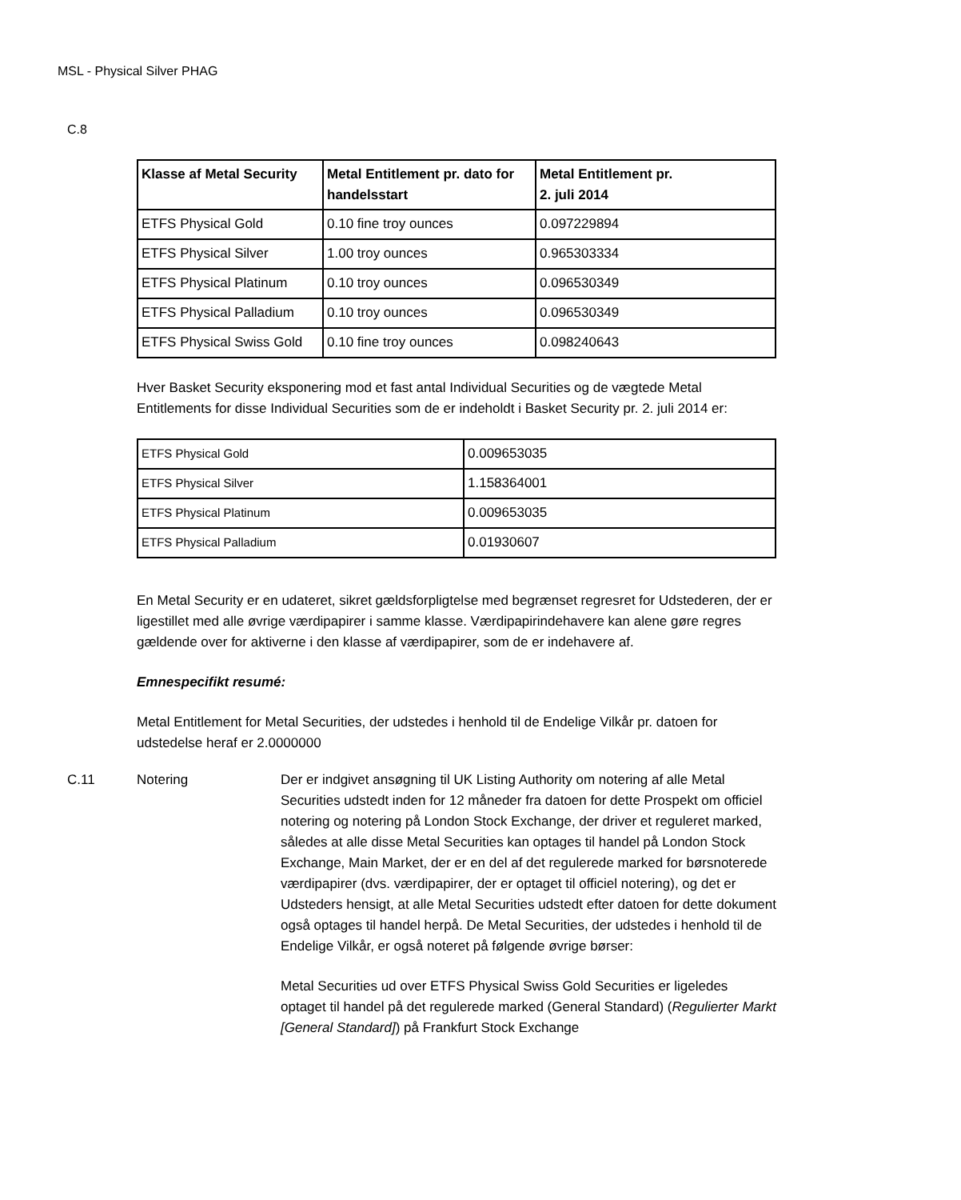MSL - Physical Silver PHAG
C.8
| Klasse af Metal Security | Metal Entitlement pr. dato for handelsstart | Metal Entitlement pr. 2. juli 2014 |
| --- | --- | --- |
| ETFS Physical Gold | 0.10 fine troy ounces | 0.097229894 |
| ETFS Physical Silver | 1.00 troy ounces | 0.965303334 |
| ETFS Physical Platinum | 0.10 troy ounces | 0.096530349 |
| ETFS Physical Palladium | 0.10 troy ounces | 0.096530349 |
| ETFS Physical Swiss Gold | 0.10 fine troy ounces | 0.098240643 |
Hver Basket Security eksponering mod et fast antal Individual Securities og de vægtede Metal Entitlements for disse Individual Securities som de er indeholdt i Basket Security pr. 2. juli 2014 er:
| ETFS Physical Gold | 0.009653035 |
| ETFS Physical Silver | 1.158364001 |
| ETFS Physical Platinum | 0.009653035 |
| ETFS Physical Palladium | 0.01930607 |
En Metal Security er en udateret, sikret gældsforpligtelse med begrænset regresret for Udstederen, der er ligestillet med alle øvrige værdipapirer i samme klasse. Værdipapirindehavere kan alene gøre regres gældende over for aktiverne i den klasse af værdipapirer, som de er indehavere af.
Emnespecifikt resumé:
Metal Entitlement for Metal Securities, der udstedes i henhold til de Endelige Vilkår pr. datoen for udstedelse heraf er 2.0000000
C.11 Notering Der er indgivet ansøgning til UK Listing Authority om notering af alle Metal Securities udstedt inden for 12 måneder fra datoen for dette Prospekt om officiel notering og notering på London Stock Exchange, der driver et reguleret marked, således at alle disse Metal Securities kan optages til handel på London Stock Exchange, Main Market, der er en del af det regulerede marked for børsnoterede værdipapirer (dvs. værdipapirer, der er optaget til officiel notering), og det er Udsteders hensigt, at alle Metal Securities udstedt efter datoen for dette dokument også optages til handel herpå. De Metal Securities, der udstedes i henhold til de Endelige Vilkår, er også noteret på følgende øvrige børser:
Metal Securities ud over ETFS Physical Swiss Gold Securities er ligeledes optaget til handel på det regulerede marked (General Standard) (Regulierter Markt [General Standard]) på Frankfurt Stock Exchange